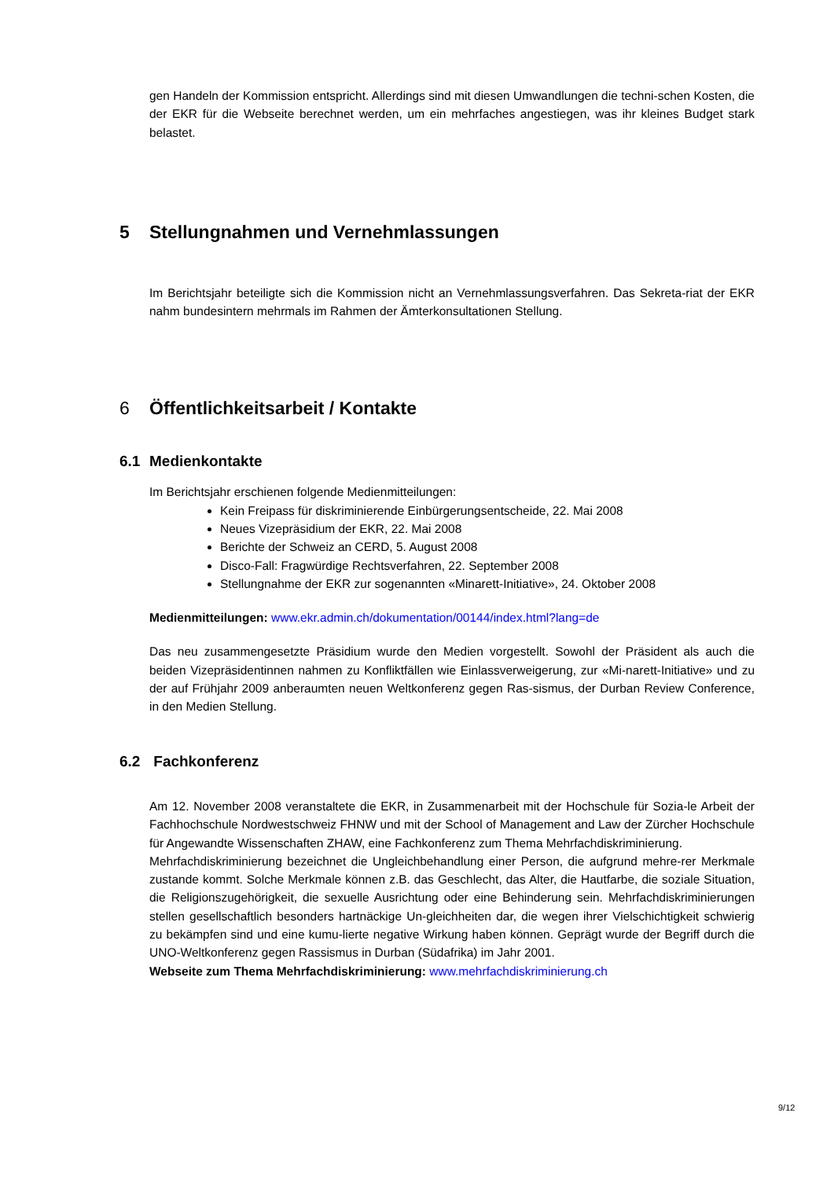gen Handeln der Kommission entspricht. Allerdings sind mit diesen Umwandlungen die techni-schen Kosten, die der EKR für die Webseite berechnet werden, um ein mehrfaches angestiegen, was ihr kleines Budget stark belastet.
5 Stellungnahmen und Vernehmlassungen
Im Berichtsjahr beteiligte sich die Kommission nicht an Vernehmlassungsverfahren. Das Sekreta-riat der EKR nahm bundesintern mehrmals im Rahmen der Ämterkonsultationen Stellung.
6 Öffentlichkeitsarbeit / Kontakte
6.1 Medienkontakte
Im Berichtsjahr erschienen folgende Medienmitteilungen:
Kein Freipass für diskriminierende Einbürgerungsentscheide, 22. Mai 2008
Neues Vizepräsidium der EKR, 22. Mai 2008
Berichte der Schweiz an CERD, 5. August 2008
Disco-Fall: Fragwürdige Rechtsverfahren, 22. September 2008
Stellungnahme der EKR zur sogenannten «Minarett-Initiative», 24. Oktober 2008
Medienmitteilungen: www.ekr.admin.ch/dokumentation/00144/index.html?lang=de
Das neu zusammengesetzte Präsidium wurde den Medien vorgestellt. Sowohl der Präsident als auch die beiden Vizepräsidentinnen nahmen zu Konfliktfällen wie Einlassverweigerung, zur «Mi-narett-Initiative» und zu der auf Frühjahr 2009 anberaumten neuen Weltkonferenz gegen Ras-sismus, der Durban Review Conference, in den Medien Stellung.
6.2 Fachkonferenz
Am 12. November 2008 veranstaltete die EKR, in Zusammenarbeit mit der Hochschule für Sozia-le Arbeit der Fachhochschule Nordwestschweiz FHNW und mit der School of Management and Law der Zürcher Hochschule für Angewandte Wissenschaften ZHAW, eine Fachkonferenz zum Thema Mehrfachdiskriminierung.
Mehrfachdiskriminierung bezeichnet die Ungleichbehandlung einer Person, die aufgrund mehre-rer Merkmale zustande kommt. Solche Merkmale können z.B. das Geschlecht, das Alter, die Hautfarbe, die soziale Situation, die Religionszugehörigkeit, die sexuelle Ausrichtung oder eine Behinderung sein. Mehrfachdiskriminierungen stellen gesellschaftlich besonders hartnäckige Un-gleichheiten dar, die wegen ihrer Vielschichtigkeit schwierig zu bekämpfen sind und eine kumu-lierte negative Wirkung haben können. Geprägt wurde der Begriff durch die UNO-Weltkonferenz gegen Rassismus in Durban (Südafrika) im Jahr 2001.
Webseite zum Thema Mehrfachdiskriminierung: www.mehrfachdiskriminierung.ch
9/12